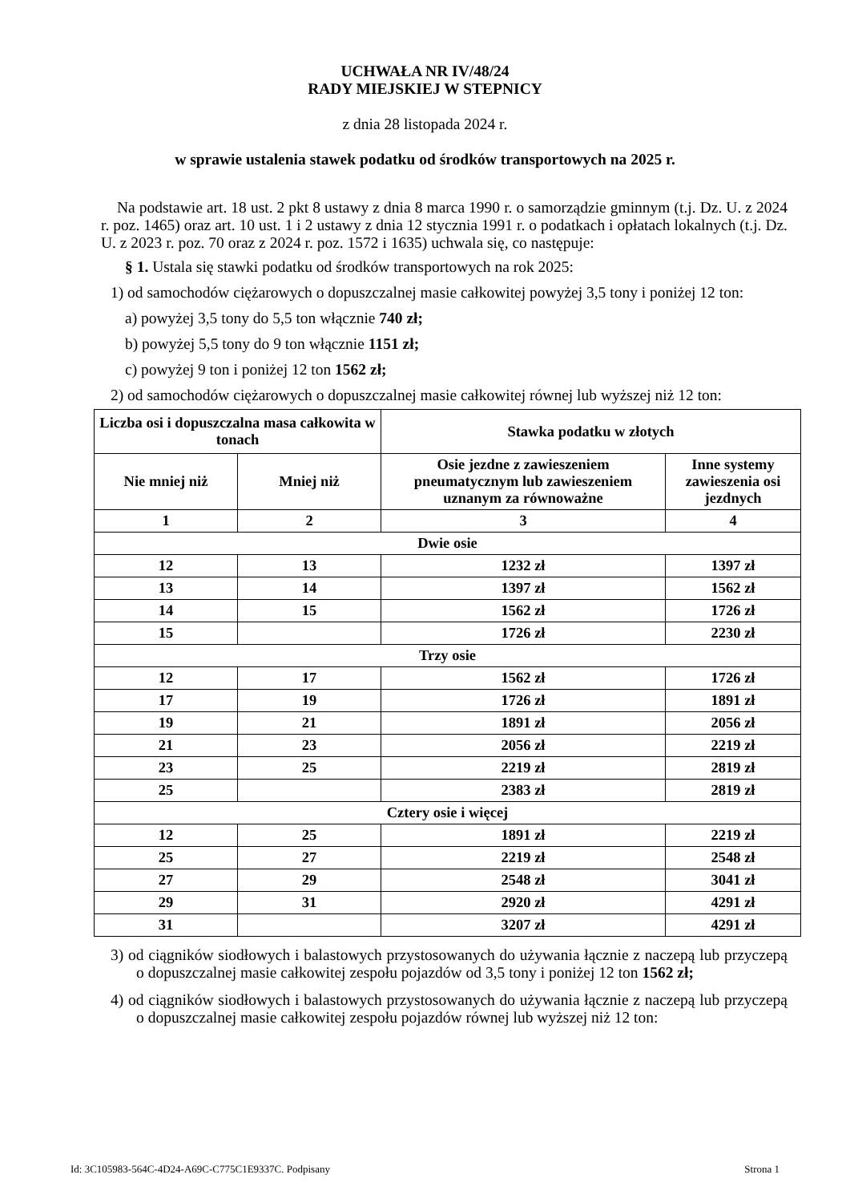UCHWAŁA NR IV/48/24
RADY MIEJSKIEJ W STEPNICY
z dnia 28 listopada 2024 r.
w sprawie ustalenia stawek podatku od środków transportowych na 2025 r.
Na podstawie art. 18 ust. 2 pkt 8 ustawy z dnia 8 marca 1990 r. o samorządzie gminnym (t.j. Dz. U. z 2024 r. poz. 1465) oraz art. 10 ust. 1 i 2 ustawy z dnia 12 stycznia 1991 r. o podatkach i opłatach lokalnych (t.j. Dz. U. z 2023 r. poz. 70 oraz z 2024 r. poz. 1572 i 1635) uchwala się, co następuje:
§ 1. Ustala się stawki podatku od środków transportowych na rok 2025:
1) od samochodów ciężarowych o dopuszczalnej masie całkowitej powyżej 3,5 tony i poniżej 12 ton:
a) powyżej 3,5 tony do 5,5 ton włącznie 740 zł;
b) powyżej 5,5 tony do 9 ton włącznie 1151 zł;
c) powyżej 9 ton i poniżej 12 ton 1562 zł;
2) od samochodów ciężarowych o dopuszczalnej masie całkowitej równej lub wyższej niż 12 ton:
| Liczba osi i dopuszczalna masa całkowita w tonach | | Stawka podatku w złotych | |
| --- | --- | --- | --- |
| Nie mniej niż | Mniej niż | Osie jezdne z zawieszeniem pneumatycznym lub zawieszeniem uznanym za równoważne | Inne systemy zawieszenia osi jezdnych |
| 1 | 2 | 3 | 4 |
| Dwie osie | | | |
| 12 | 13 | 1232 zł | 1397 zł |
| 13 | 14 | 1397 zł | 1562 zł |
| 14 | 15 | 1562 zł | 1726 zł |
| 15 | | 1726 zł | 2230 zł |
| Trzy osie | | | |
| 12 | 17 | 1562 zł | 1726 zł |
| 17 | 19 | 1726 zł | 1891 zł |
| 19 | 21 | 1891 zł | 2056 zł |
| 21 | 23 | 2056 zł | 2219 zł |
| 23 | 25 | 2219 zł | 2819 zł |
| 25 | | 2383 zł | 2819 zł |
| Cztery osie i więcej | | | |
| 12 | 25 | 1891 zł | 2219 zł |
| 25 | 27 | 2219 zł | 2548 zł |
| 27 | 29 | 2548 zł | 3041 zł |
| 29 | 31 | 2920 zł | 4291 zł |
| 31 | | 3207 zł | 4291 zł |
3) od ciągników siodłowych i balastowych przystosowanych do używania łącznie z naczepą lub przyczepą o dopuszczalnej masie całkowitej zespołu pojazdów od 3,5 tony i poniżej 12 ton 1562 zł;
4) od ciągników siodłowych i balastowych przystosowanych do używania łącznie z naczepą lub przyczepą o dopuszczalnej masie całkowitej zespołu pojazdów równej lub wyższej niż 12 ton:
Id: 3C105983-564C-4D24-A69C-C775C1E9337C. Podpisany Strona 1